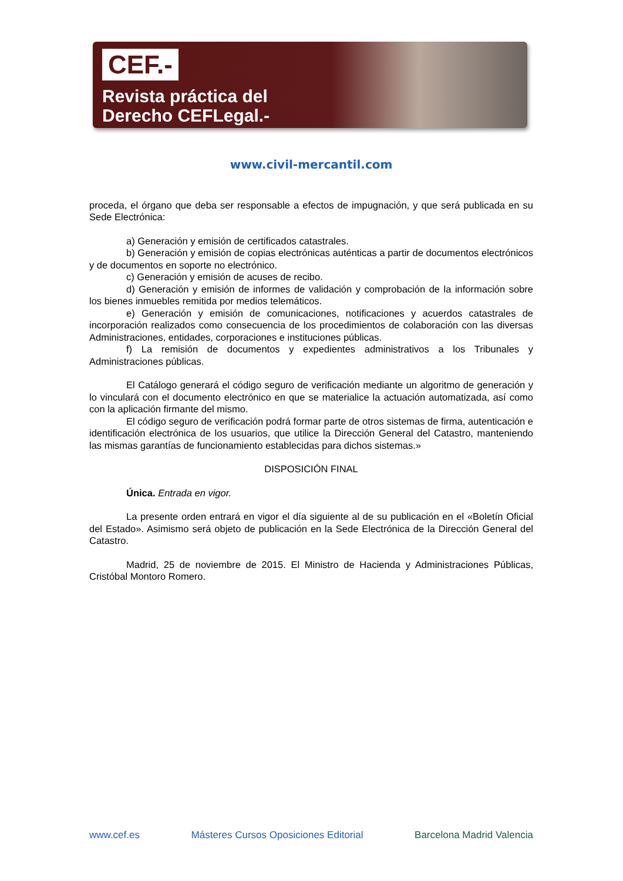CEF.-
Revista práctica del
Derecho CEFLegal.-
www.civil-mercantil.com
proceda, el órgano que deba ser responsable a efectos de impugnación, y que será publicada en su Sede Electrónica:
a) Generación y emisión de certificados catastrales.
b) Generación y emisión de copias electrónicas auténticas a partir de documentos electrónicos y de documentos en soporte no electrónico.
c) Generación y emisión de acuses de recibo.
d) Generación y emisión de informes de validación y comprobación de la información sobre los bienes inmuebles remitida por medios telemáticos.
e) Generación y emisión de comunicaciones, notificaciones y acuerdos catastrales de incorporación realizados como consecuencia de los procedimientos de colaboración con las diversas Administraciones, entidades, corporaciones e instituciones públicas.
f) La remisión de documentos y expedientes administrativos a los Tribunales y Administraciones públicas.
El Catálogo generará el código seguro de verificación mediante un algoritmo de generación y lo vinculará con el documento electrónico en que se materialice la actuación automatizada, así como con la aplicación firmante del mismo.
El código seguro de verificación podrá formar parte de otros sistemas de firma, autenticación e identificación electrónica de los usuarios, que utilice la Dirección General del Catastro, manteniendo las mismas garantías de funcionamiento establecidas para dichos sistemas.»
DISPOSICIÓN FINAL
Única. Entrada en vigor.
La presente orden entrará en vigor el día siguiente al de su publicación en el «Boletín Oficial del Estado». Asimismo será objeto de publicación en la Sede Electrónica de la Dirección General del Catastro.
Madrid, 25 de noviembre de 2015. El Ministro de Hacienda y Administraciones Públicas, Cristóbal Montoro Romero.
www.cef.es Másteres Cursos Oposiciones Editorial Barcelona Madrid Valencia